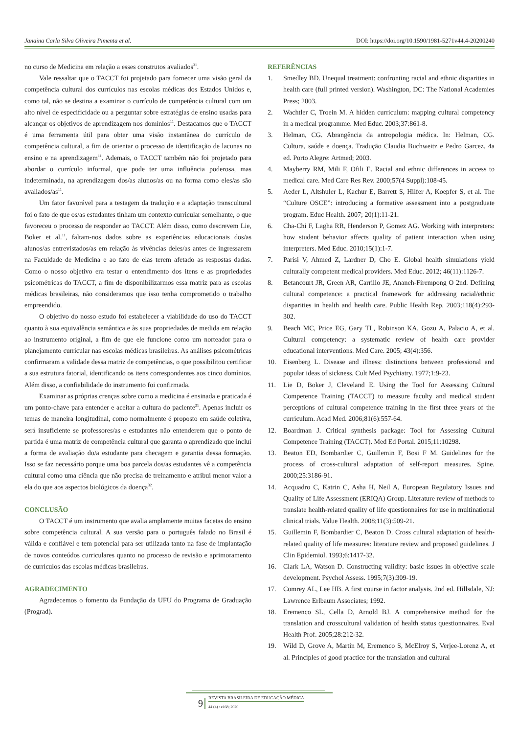Janaina Carla Silva Oliveira Pimenta et al. DOI: https://doi.org/10.1590/1981-5271v44.4-20200240
no curso de Medicina em relação a esses construtos avaliados<sup>31</sup>.
Vale ressaltar que o TACCT foi projetado para fornecer uma visão geral da competência cultural dos currículos nas escolas médicas dos Estados Unidos e, como tal, não se destina a examinar o currículo de competência cultural com um alto nível de especificidade ou a perguntar sobre estratégias de ensino usadas para alcançar os objetivos de aprendizagem nos domínios<sup>11</sup>. Destacamos que o TACCT é uma ferramenta útil para obter uma visão instantânea do currículo de competência cultural, a fim de orientar o processo de identificação de lacunas no ensino e na aprendizagem<sup>11</sup>. Ademais, o TACCT também não foi projetado para abordar o currículo informal, que pode ter uma influência poderosa, mas indeterminada, na aprendizagem dos/as alunos/as ou na forma como eles/as são avaliados/as<sup>11</sup>.
Um fator favorável para a testagem da tradução e a adaptação transcultural foi o fato de que os/as estudantes tinham um contexto curricular semelhante, o que favoreceu o processo de responder ao TACCT. Além disso, como descrevem Lie, Boker et al.<sup>11</sup>, faltam-nos dados sobre as experiências educacionais dos/as alunos/as entrevistados/as em relação às vivências deles/as antes de ingressarem na Faculdade de Medicina e ao fato de elas terem afetado as respostas dadas. Como o nosso objetivo era testar o entendimento dos itens e as propriedades psicométricas do TACCT, a fim de disponibilizarmos essa matriz para as escolas médicas brasileiras, não consideramos que isso tenha comprometido o trabalho empreendido.
O objetivo do nosso estudo foi estabelecer a viabilidade do uso do TACCT quanto à sua equivalência semântica e às suas propriedades de medida em relação ao instrumento original, a fim de que ele funcione como um norteador para o planejamento curricular nas escolas médicas brasileiras. As análises psicométricas confirmaram a validade dessa matriz de competências, o que possibilitou certificar a sua estrutura fatorial, identificando os itens correspondentes aos cinco domínios. Além disso, a confiabilidade do instrumento foi confirmada.
Examinar as próprias crenças sobre como a medicina é ensinada e praticada é um ponto-chave para entender e aceitar a cultura do paciente<sup>31</sup>. Apenas incluir os temas de maneira longitudinal, como normalmente é proposto em saúde coletiva, será insuficiente se professores/as e estudantes não entenderem que o ponto de partida é uma matriz de competência cultural que garanta o aprendizado que inclui a forma de avaliação do/a estudante para checagem e garantia dessa formação. Isso se faz necessário porque uma boa parcela dos/as estudantes vê a competência cultural como uma ciência que não precisa de treinamento e atribui menor valor a ela do que aos aspectos biológicos da doença<sup>32</sup>.
CONCLUSÃO
O TACCT é um instrumento que avalia amplamente muitas facetas do ensino sobre competência cultural. A sua versão para o português falado no Brasil é válida e confiável e tem potencial para ser utilizada tanto na fase de implantação de novos conteúdos curriculares quanto no processo de revisão e aprimoramento de currículos das escolas médicas brasileiras.
AGRADECIMENTO
Agradecemos o fomento da Fundação da UFU do Programa de Graduação (Prograd).
REFERÊNCIAS
1. Smedley BD. Unequal treatment: confronting racial and ethnic disparities in health care (full printed version). Washington, DC: The National Academies Press; 2003.
2. Wachtler C, Troein M. A hidden curriculum: mapping cultural competency in a medical programme. Med Educ. 2003;37:861-8.
3. Helman, CG. Abrangência da antropologia médica. In: Helman, CG. Cultura, saúde e doença. Tradução Claudia Buchweitz e Pedro Garcez. 4a ed. Porto Alegre: Artmed; 2003.
4. Mayberry RM, Mili F, Ofili E. Racial and ethnic differences in access to medical care. Med Care Res Rev. 2000;57(4 Suppl):108-45.
5. Aeder L, Altshuler L, Kachur E, Barrett S, Hilfer A, Koepfer S, et al. The “Culture OSCE”: introducing a formative assessment into a postgraduate program. Educ Health. 2007; 20(1):11-21.
6. Cha-Chi F, Lagha RR, Henderson P, Gomez AG. Working with interpreters: how student behavior affects quality of patient interaction when using interpreters. Med Educ. 2010;15(1):1-7.
7. Parisi V, Ahmed Z, Lardner D, Cho E. Global health simulations yield culturally competent medical providers. Med Educ. 2012; 46(11):1126-7.
8. Betancourt JR, Green AR, Carrillo JE, Ananeh-Firempong O 2nd. Defining cultural competence: a practical framework for addressing racial/ethnic disparities in health and health care. Public Health Rep. 2003;118(4):293-302.
9. Beach MC, Price EG, Gary TL, Robinson KA, Gozu A, Palacio A, et al. Cultural competency: a systematic review of health care provider educational interventions. Med Care. 2005; 43(4):356.
10. Eisenberg L. Disease and illness: distinctions between professional and popular ideas of sickness. Cult Med Psychiatry. 1977;1:9-23.
11. Lie D, Boker J, Cleveland E. Using the Tool for Assessing Cultural Competence Training (TACCT) to measure faculty and medical student perceptions of cultural competence training in the first three years of the curriculum. Acad Med. 2006;81(6):557-64.
12. Boardman J. Critical synthesis package: Tool for Assessing Cultural Competence Training (TACCT). Med Ed Portal. 2015;11:10298.
13. Beaton ED, Bombardier C, Guillemin F, Bosi F M. Guidelines for the process of cross-cultural adaptation of self-report measures. Spine. 2000;25:3186-91.
14. Acquadro C, Katrin C, Asha H, Neil A, European Regulatory Issues and Quality of Life Assessment (ERIQA) Group. Literature review of methods to translate health-related quality of life questionnaires for use in multinational clinical trials. Value Health. 2008;11(3):509-21.
15. Guillemin F, Bombardier C, Beaton D. Cross cultural adaptation of health-related quality of life measures: literature review and proposed guidelines. J Clin Epidemiol. 1993;6:1417-32.
16. Clark LA, Watson D. Constructing validity: basic issues in objective scale development. Psychol Assess. 1995;7(3):309-19.
17. Comrey AL, Lee HB. A first course in factor analysis. 2nd ed. Hillsdale, NJ: Lawrence Erlbaum Associates; 1992.
18. Eremenco SL, Cella D, Arnold BJ. A comprehensive method for the translation and crosscultural validation of health status questionnaires. Eval Health Prof. 2005;28:212-32.
19. Wild D, Grove A, Martin M, Eremenco S, McElroy S, Verjee-Lorenz A, et al. Principles of good practice for the translation and cultural
9
REVISTA BRASILEIRA DE EDUCAÇÃO MÉDICA
44 (4) : e168; 2020